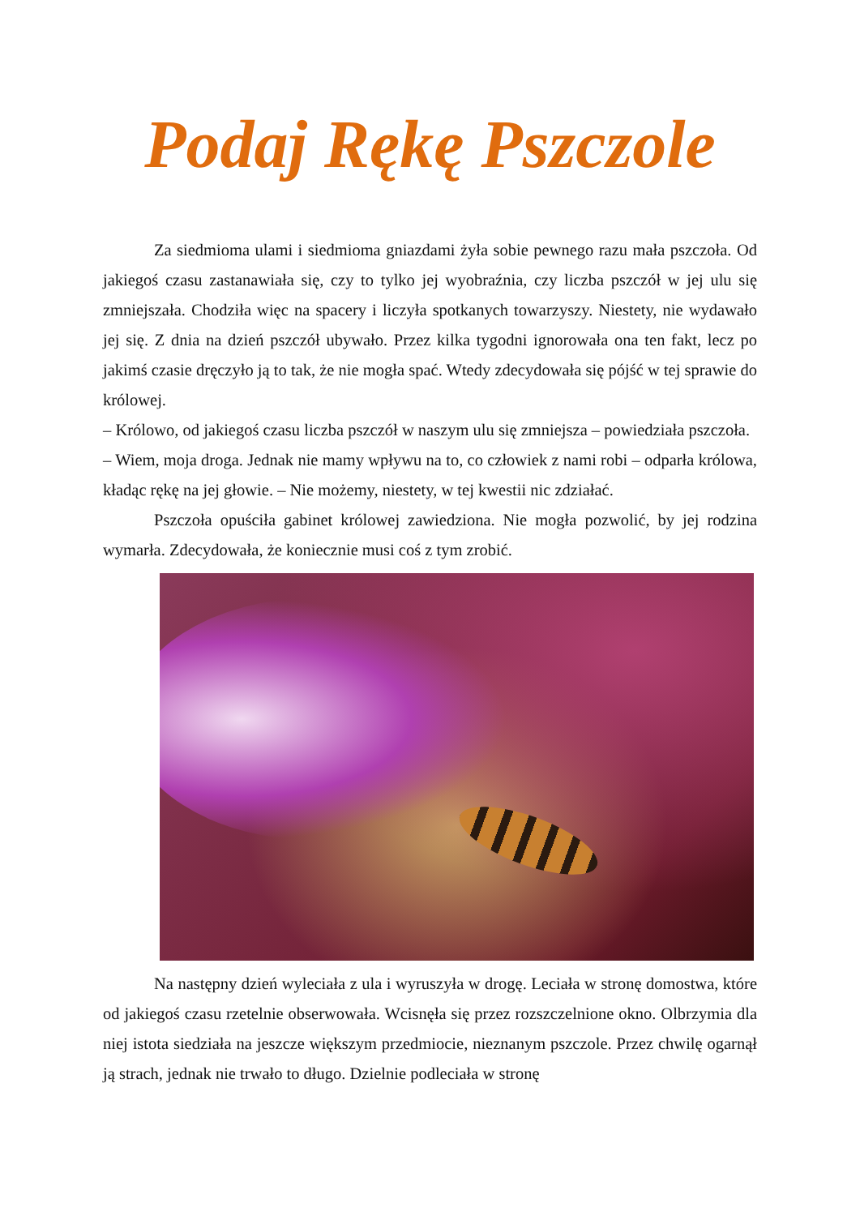Podaj Rękę Pszczole
Za siedmioma ulami i siedmioma gniazdami żyła sobie pewnego razu mała pszczoła. Od jakiegoś czasu zastanawiała się, czy to tylko jej wyobraźnia, czy liczba pszczół w jej ulu się zmniejszała. Chodziła więc na spacery i liczyła spotkanych towarzyszy. Niestety, nie wydawało jej się. Z dnia na dzień pszczół ubywało. Przez kilka tygodni ignorowała ona ten fakt, lecz po jakimś czasie dręczyło ją to tak, że nie mogła spać. Wtedy zdecydowała się pójść w tej sprawie do królowej.
– Królowo, od jakiegoś czasu liczba pszczół w naszym ulu się zmniejsza – powiedziała pszczoła.
– Wiem, moja droga. Jednak nie mamy wpływu na to, co człowiek z nami robi – odparła królowa, kładąc rękę na jej głowie. – Nie możemy, niestety, w tej kwestii nic zdziałać.
Pszczoła opuściła gabinet królowej zawiedziona. Nie mogła pozwolić, by jej rodzina wymarła. Zdecydowała, że koniecznie musi coś z tym zrobić.
Na następny dzień wyleciała z ula i wyruszyła w drogę. Leciała w stronę domostwa, które od jakiegoś czasu rzetelnie obserwowała. Wcisnęła się przez rozszczelnione okno. Olbrzymia dla niej istota siedziała na jeszcze większym przedmiocie, nieznanym pszczole. Przez chwilę ogarnął ją strach, jednak nie trwało to długo. Dzielnie podleciała w stronę